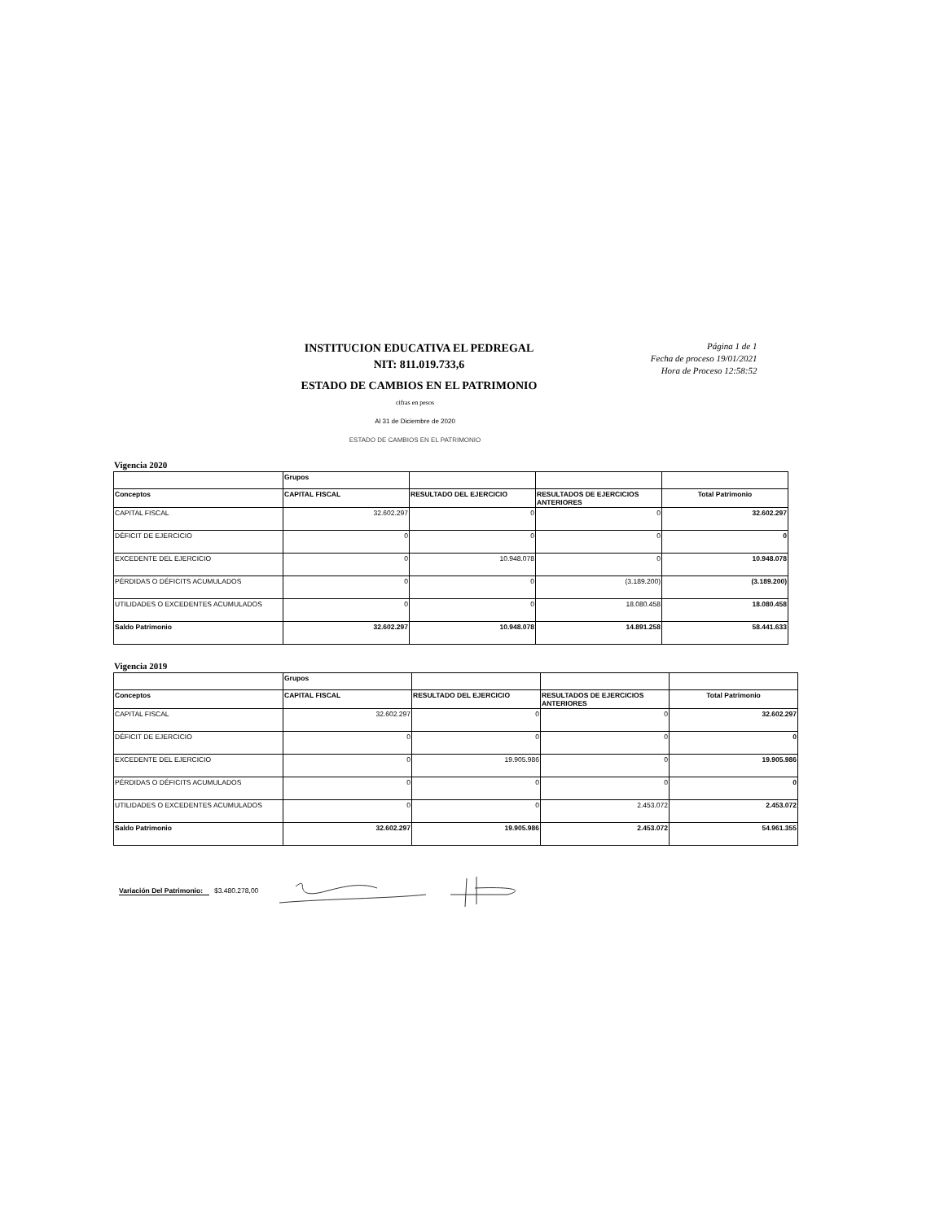INSTITUCION EDUCATIVA EL PEDREGAL
NIT: 811.019.733,6
ESTADO DE CAMBIOS EN EL PATRIMONIO
Página 1 de 1
Fecha de proceso 19/01/2021
Hora de Proceso 12:58:52
cifras en pesos
Al 31 de Diciembre de 2020
ESTADO DE CAMBIOS EN EL PATRIMONIO
Vigencia 2020
| | Grupos | | | |
| Conceptos | CAPITAL FISCAL | RESULTADO DEL EJERCICIO | RESULTADOS DE EJERCICIOS ANTERIORES | Total Patrimonio |
| CAPITAL FISCAL | 32.602.297 | 0 | 0 | 32.602.297 |
| DÉFICIT DE EJERCICIO | 0 | 0 | 0 | 0 |
| EXCEDENTE DEL EJERCICIO | 0 | 10.948.078 | 0 | 10.948.078 |
| PÉRDIDAS O DÉFICITS ACUMULADOS | 0 | 0 | (3.189.200) | (3.189.200) |
| UTILIDADES O EXCEDENTES ACUMULADOS | 0 | 0 | 18.080.458 | 18.080.458 |
| Saldo Patrimonio | 32.602.297 | 10.948.078 | 14.891.258 | 58.441.633 |
Vigencia 2019
| | Grupos | | | |
| Conceptos | CAPITAL FISCAL | RESULTADO DEL EJERCICIO | RESULTADOS DE EJERCICIOS ANTERIORES | Total Patrimonio |
| CAPITAL FISCAL | 32.602.297 | 0 | 0 | 32.602.297 |
| DÉFICIT DE EJERCICIO | 0 | 0 | 0 | 0 |
| EXCEDENTE DEL EJERCICIO | 0 | 19.905.986 | 0 | 19.905.986 |
| PÉRDIDAS O DÉFICITS ACUMULADOS | 0 | 0 | 0 | 0 |
| UTILIDADES O EXCEDENTES ACUMULADOS | 0 | 0 | 2.453.072 | 2.453.072 |
| Saldo Patrimonio | 32.602.297 | 19.905.986 | 2.453.072 | 54.961.355 |
Variación Del Patrimonio: $3.480.278,00